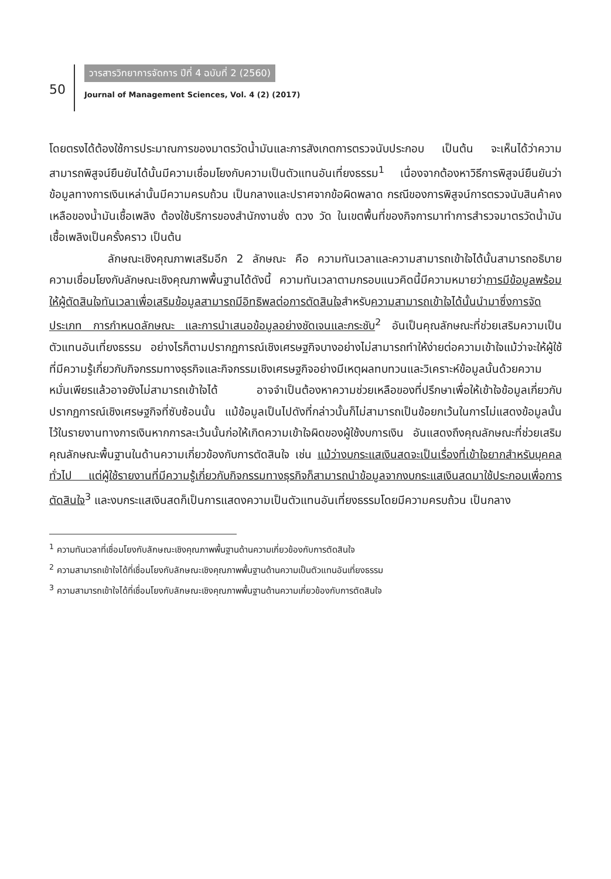50
วารสารวิทยาการจัดการ ปีที่ 4 ฉบับที่ 2 (2560)
Journal of Management Sciences, Vol. 4 (2) (2017)
โดยตรงได้ต้องใช้การประมาณการของมาตรวัดน้ำมันและการสังเกตการตรวจนับประกอบ เป็นต้น จะเห็นได้ว่าความสามารถพิสูจน์ยืนยันได้นั้นมีความเชื่อมโยงกับความเป็นตัวแทนอันเที่ยงธรรม<sup>1</sup> เนื่องจากต้องหาวิธีการพิสูจน์ยืนยันว่าข้อมูลทางการเงินเหล่านั้นมีความครบถ้วน เป็นกลางและปราศจากข้อผิดพลาด กรณีของการพิสูจน์การตรวจนับสินค้าคงเหลือของน้ำมันเชื้อเพลิง ต้องใช้บริการของสำนักงานชั่ง ตวง วัด ในเขตพื้นที่ของกิจการมาทำการสำรวจมาตรวัดน้ำมันเชื้อเพลิงเป็นครั้งคราว เป็นต้น
ลักษณะเชิงคุณภาพเสริมอีก 2 ลักษณะ คือ ความทันเวลาและความสามารถเข้าใจได้นั้นสามารถอธิบายความเชื่อมโยงกับลักษณะเชิงคุณภาพพื้นฐานได้ดังนี้ ความทันเวลาตามกรอบแนวคิดนี้มีความหมายว่าการมีข้อมูลพร้อมให้ผู้ตัดสินใจทันเวลาเพื่อเสริมข้อมูลสามารถมีอิทธิพลต่อการตัดสินใจสำหรับความสามารถเข้าใจได้นั้นนำมาซึ่งการจัดประเภท การกำหนดลักษณะ และการนำเสนอข้อมูลอย่างชัดเจนและกระชับ<sup>2</sup> อันเป็นคุณลักษณะที่ช่วยเสริมความเป็นตัวแทนอันเที่ยงธรรม อย่างไรก็ตามปรากฏการณ์เชิงเศรษฐกิจบางอย่างไม่สามารถทำให้ง่ายต่อความเข้าใจแม้ว่าจะให้ผู้ใช้ที่มีความรู้เกี่ยวกับกิจกรรมทางธุรกิจและกิจกรรมเชิงเศรษฐกิจอย่างมีเหตุผลทบทวนและวิเคราะห์ข้อมูลนั้นด้วยความหมั่นเพียรแล้วอาจยังไม่สามารถเข้าใจได้ อาจจำเป็นต้องหาความช่วยเหลือของที่ปรึกษาเพื่อให้เข้าใจข้อมูลเกี่ยวกับปรากฏการณ์เชิงเศรษฐกิจที่ซับซ้อนนั้น แม้ข้อมูลเป็นไปดังที่กล่าวนั้นก็ไม่สามารถเป็นข้อยกเว้นในการไม่แสดงข้อมูลนั้นไว้ในรายงานทางการเงินหากการละเว้นนั้นก่อให้เกิดความเข้าใจผิดของผู้ใช้งบการเงิน อันแสดงถึงคุณลักษณะที่ช่วยเสริมคุณลักษณะพื้นฐานในด้านความเกี่ยวข้องกับการตัดสินใจ เช่น แม้ว่างบกระแสเงินสดจะเป็นเรื่องที่เข้าใจยากสำหรับบุคคลทั่วไป แต่ผู้ใช้รายงานที่มีความรู้เกี่ยวกับกิจกรรมทางธุรกิจก็สามารถนำข้อมูลจากงบกระแสเงินสดมาใช้ประกอบเพื่อการตัดสินใจ<sup>3</sup> และงบกระแสเงินสดก็เป็นการแสดงความเป็นตัวแทนอันเที่ยงธรรมโดยมีความครบถ้วน เป็นกลาง
<sup>1</sup> ความทันเวลาที่เชื่อมโยงกับลักษณะเชิงคุณภาพพื้นฐานด้านความเกี่ยวข้องกับการตัดสินใจ
<sup>2</sup> ความสามารถเข้าใจได้ที่เชื่อมโยงกับลักษณะเชิงคุณภาพพื้นฐานด้านความเป็นตัวแทนอันเที่ยงธรรม
<sup>3</sup> ความสามารถเข้าใจได้ที่เชื่อมโยงกับลักษณะเชิงคุณภาพพื้นฐานด้านความเกี่ยวข้องกับการตัดสินใจ